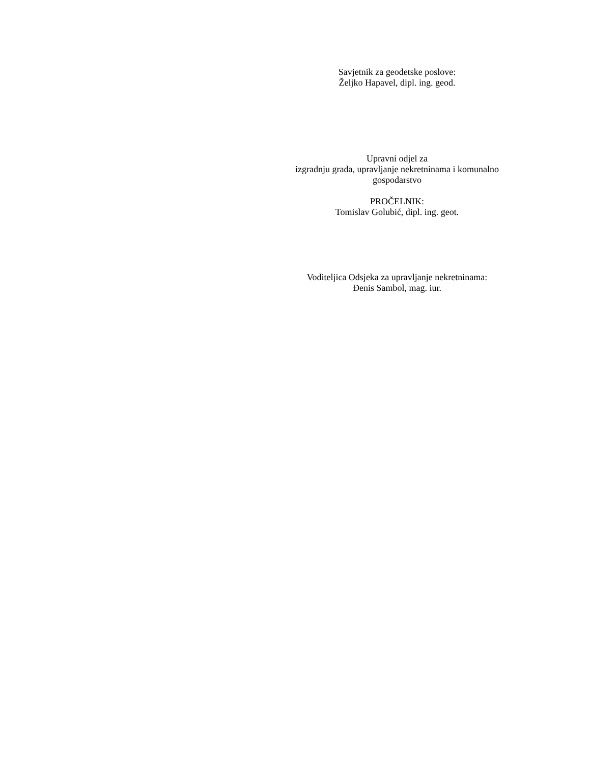Savjetnik za geodetske poslove:
Željko Hapavel, dipl. ing. geod.
Upravni odjel za
izgradnju grada, upravljanje nekretninama i komunalno
gospodarstvo
PROČELNIK:
Tomislav Golubić, dipl. ing. geot.
Voditeljica Odsjeka za upravljanje nekretninama:
Đenis Sambol, mag. iur.